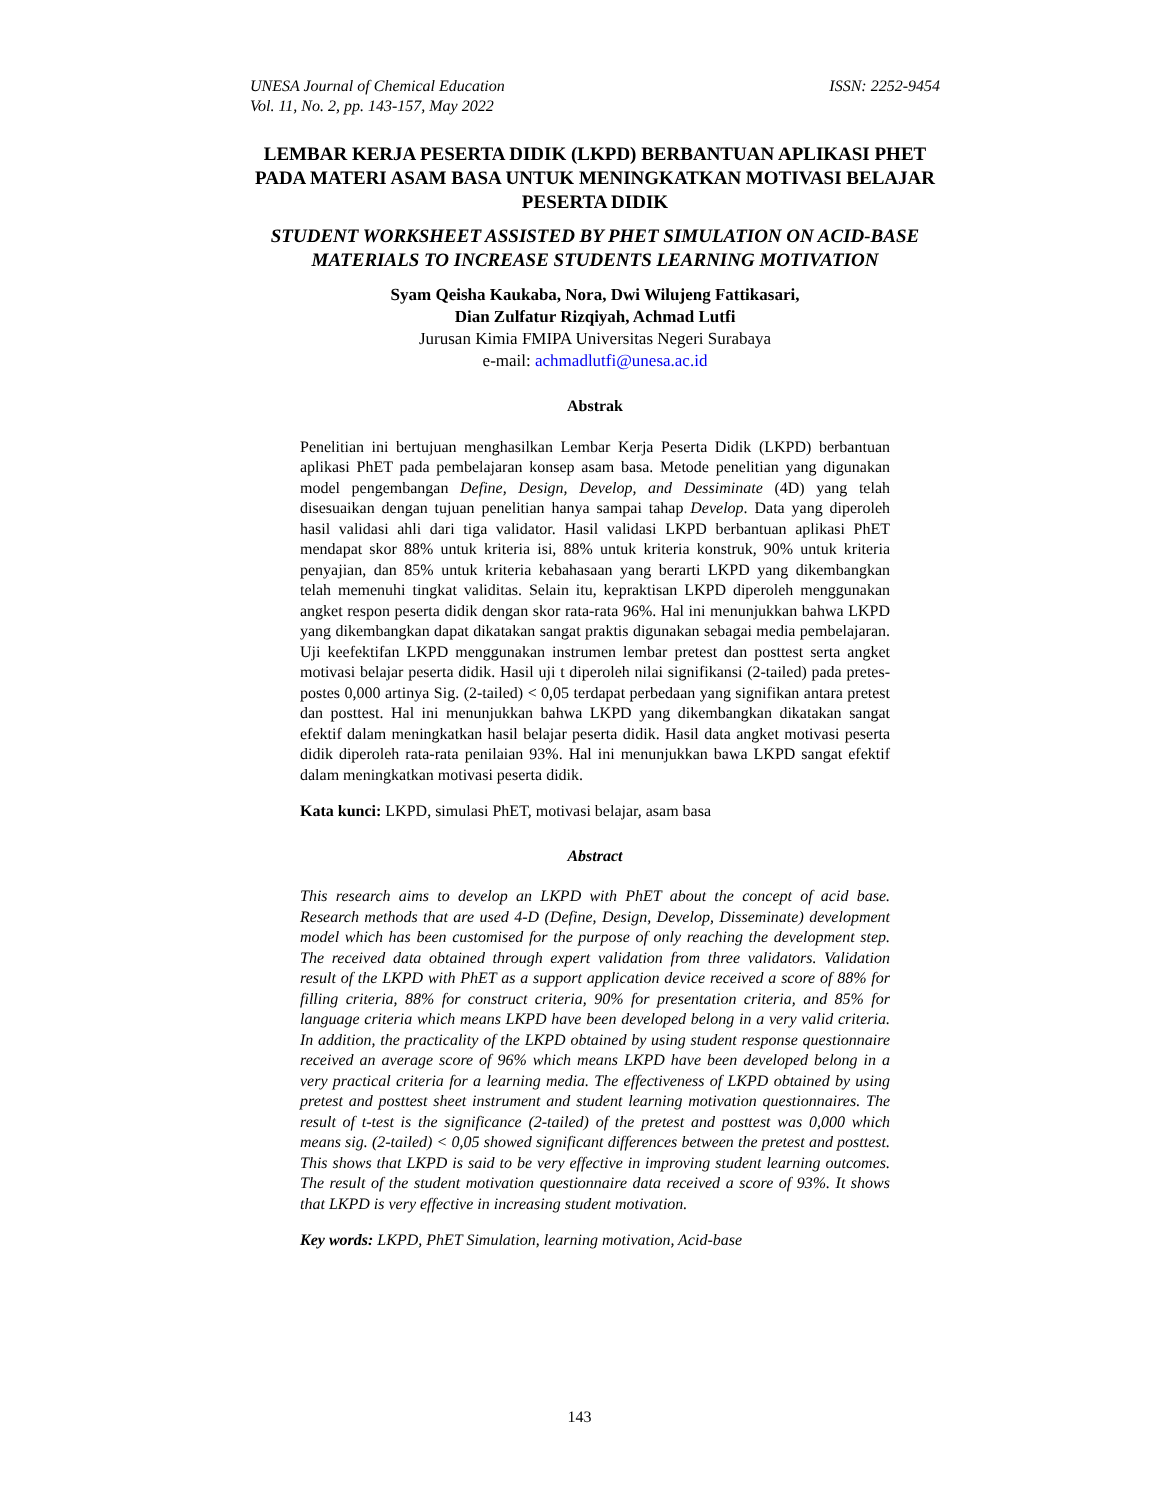UNESA Journal of Chemical Education
Vol. 11, No. 2, pp. 143-157, May 2022
ISSN: 2252-9454
LEMBAR KERJA PESERTA DIDIK (LKPD) BERBANTUAN APLIKASI PHET PADA MATERI ASAM BASA UNTUK MENINGKATKAN MOTIVASI BELAJAR PESERTA DIDIK
STUDENT WORKSHEET ASSISTED BY PHET SIMULATION ON ACID-BASE MATERIALS TO INCREASE STUDENTS LEARNING MOTIVATION
Syam Qeisha Kaukaba, Nora, Dwi Wilujeng Fattikasari,
Dian Zulfatur Rizqiyah, Achmad Lutfi
Jurusan Kimia FMIPA Universitas Negeri Surabaya
e-mail: achmadlutfi@unesa.ac.id
Abstrak
Penelitian ini bertujuan menghasilkan Lembar Kerja Peserta Didik (LKPD) berbantuan aplikasi PhET pada pembelajaran konsep asam basa. Metode penelitian yang digunakan model pengembangan Define, Design, Develop, and Dessiminate (4D) yang telah disesuaikan dengan tujuan penelitian hanya sampai tahap Develop. Data yang diperoleh hasil validasi ahli dari tiga validator. Hasil validasi LKPD berbantuan aplikasi PhET mendapat skor 88% untuk kriteria isi, 88% untuk kriteria konstruk, 90% untuk kriteria penyajian, dan 85% untuk kriteria kebahasaan yang berarti LKPD yang dikembangkan telah memenuhi tingkat validitas. Selain itu, kepraktisan LKPD diperoleh menggunakan angket respon peserta didik dengan skor rata-rata 96%. Hal ini menunjukkan bahwa LKPD yang dikembangkan dapat dikatakan sangat praktis digunakan sebagai media pembelajaran. Uji keefektifan LKPD menggunakan instrumen lembar pretest dan posttest serta angket motivasi belajar peserta didik. Hasil uji t diperoleh nilai signifikansi (2-tailed) pada pretes-postes 0,000 artinya Sig. (2-tailed) < 0,05 terdapat perbedaan yang signifikan antara pretest dan posttest. Hal ini menunjukkan bahwa LKPD yang dikembangkan dikatakan sangat efektif dalam meningkatkan hasil belajar peserta didik. Hasil data angket motivasi peserta didik diperoleh rata-rata penilaian 93%. Hal ini menunjukkan bawa LKPD sangat efektif dalam meningkatkan motivasi peserta didik.
Kata kunci: LKPD, simulasi PhET, motivasi belajar, asam basa
Abstract
This research aims to develop an LKPD with PhET about the concept of acid base. Research methods that are used 4-D (Define, Design, Develop, Disseminate) development model which has been customised for the purpose of only reaching the development step. The received data obtained through expert validation from three validators. Validation result of the LKPD with PhET as a support application device received a score of 88% for filling criteria, 88% for construct criteria, 90% for presentation criteria, and 85% for language criteria which means LKPD have been developed belong in a very valid criteria. In addition, the practicality of the LKPD obtained by using student response questionnaire received an average score of 96% which means LKPD have been developed belong in a very practical criteria for a learning media. The effectiveness of LKPD obtained by using pretest and posttest sheet instrument and student learning motivation questionnaires. The result of t-test is the significance (2-tailed) of the pretest and posttest was 0,000 which means sig. (2-tailed) < 0,05 showed significant differences between the pretest and posttest. This shows that LKPD is said to be very effective in improving student learning outcomes. The result of the student motivation questionnaire data received a score of 93%. It shows that LKPD is very effective in increasing student motivation.
Key words: LKPD, PhET Simulation, learning motivation, Acid-base
143